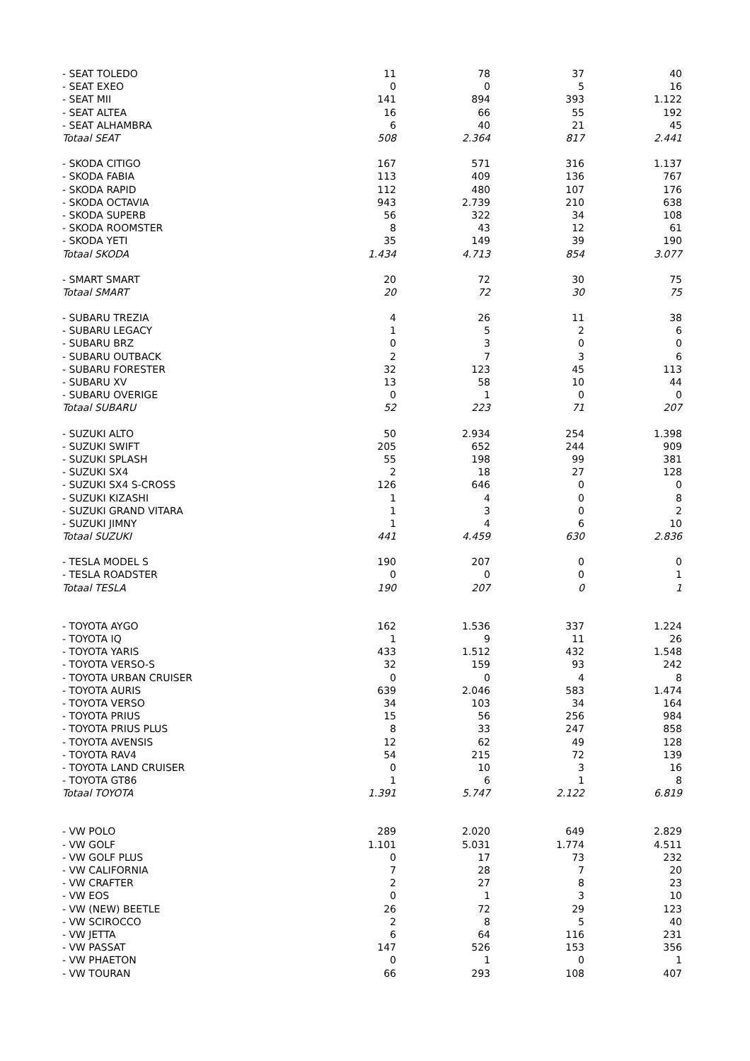| - SEAT TOLEDO | 11 | 78 | 37 | 40 |
| - SEAT EXEO | 0 | 0 | 5 | 16 |
| - SEAT MII | 141 | 894 | 393 | 1.122 |
| - SEAT ALTEA | 16 | 66 | 55 | 192 |
| - SEAT ALHAMBRA | 6 | 40 | 21 | 45 |
| Totaal SEAT | 508 | 2.364 | 817 | 2.441 |
| - SKODA CITIGO | 167 | 571 | 316 | 1.137 |
| - SKODA FABIA | 113 | 409 | 136 | 767 |
| - SKODA RAPID | 112 | 480 | 107 | 176 |
| - SKODA OCTAVIA | 943 | 2.739 | 210 | 638 |
| - SKODA SUPERB | 56 | 322 | 34 | 108 |
| - SKODA ROOMSTER | 8 | 43 | 12 | 61 |
| - SKODA YETI | 35 | 149 | 39 | 190 |
| Totaal SKODA | 1.434 | 4.713 | 854 | 3.077 |
| - SMART SMART | 20 | 72 | 30 | 75 |
| Totaal SMART | 20 | 72 | 30 | 75 |
| - SUBARU TREZIA | 4 | 26 | 11 | 38 |
| - SUBARU LEGACY | 1 | 5 | 2 | 6 |
| - SUBARU BRZ | 0 | 3 | 0 | 0 |
| - SUBARU OUTBACK | 2 | 7 | 3 | 6 |
| - SUBARU FORESTER | 32 | 123 | 45 | 113 |
| - SUBARU XV | 13 | 58 | 10 | 44 |
| - SUBARU OVERIGE | 0 | 1 | 0 | 0 |
| Totaal SUBARU | 52 | 223 | 71 | 207 |
| - SUZUKI ALTO | 50 | 2.934 | 254 | 1.398 |
| - SUZUKI SWIFT | 205 | 652 | 244 | 909 |
| - SUZUKI SPLASH | 55 | 198 | 99 | 381 |
| - SUZUKI SX4 | 2 | 18 | 27 | 128 |
| - SUZUKI SX4 S-CROSS | 126 | 646 | 0 | 0 |
| - SUZUKI KIZASHI | 1 | 4 | 0 | 8 |
| - SUZUKI GRAND VITARA | 1 | 3 | 0 | 2 |
| - SUZUKI JIMNY | 1 | 4 | 6 | 10 |
| Totaal SUZUKI | 441 | 4.459 | 630 | 2.836 |
| - TESLA MODEL S | 190 | 207 | 0 | 0 |
| - TESLA ROADSTER | 0 | 0 | 0 | 1 |
| Totaal TESLA | 190 | 207 | 0 | 1 |
| - TOYOTA AYGO | 162 | 1.536 | 337 | 1.224 |
| - TOYOTA IQ | 1 | 9 | 11 | 26 |
| - TOYOTA YARIS | 433 | 1.512 | 432 | 1.548 |
| - TOYOTA VERSO-S | 32 | 159 | 93 | 242 |
| - TOYOTA URBAN CRUISER | 0 | 0 | 4 | 8 |
| - TOYOTA AURIS | 639 | 2.046 | 583 | 1.474 |
| - TOYOTA VERSO | 34 | 103 | 34 | 164 |
| - TOYOTA PRIUS | 15 | 56 | 256 | 984 |
| - TOYOTA PRIUS PLUS | 8 | 33 | 247 | 858 |
| - TOYOTA AVENSIS | 12 | 62 | 49 | 128 |
| - TOYOTA RAV4 | 54 | 215 | 72 | 139 |
| - TOYOTA LAND CRUISER | 0 | 10 | 3 | 16 |
| - TOYOTA GT86 | 1 | 6 | 1 | 8 |
| Totaal TOYOTA | 1.391 | 5.747 | 2.122 | 6.819 |
| - VW POLO | 289 | 2.020 | 649 | 2.829 |
| - VW GOLF | 1.101 | 5.031 | 1.774 | 4.511 |
| - VW GOLF PLUS | 0 | 17 | 73 | 232 |
| - VW CALIFORNIA | 7 | 28 | 7 | 20 |
| - VW CRAFTER | 2 | 27 | 8 | 23 |
| - VW EOS | 0 | 1 | 3 | 10 |
| - VW (NEW) BEETLE | 26 | 72 | 29 | 123 |
| - VW SCIROCCO | 2 | 8 | 5 | 40 |
| - VW JETTA | 6 | 64 | 116 | 231 |
| - VW PASSAT | 147 | 526 | 153 | 356 |
| - VW PHAETON | 0 | 1 | 0 | 1 |
| - VW TOURAN | 66 | 293 | 108 | 407 |